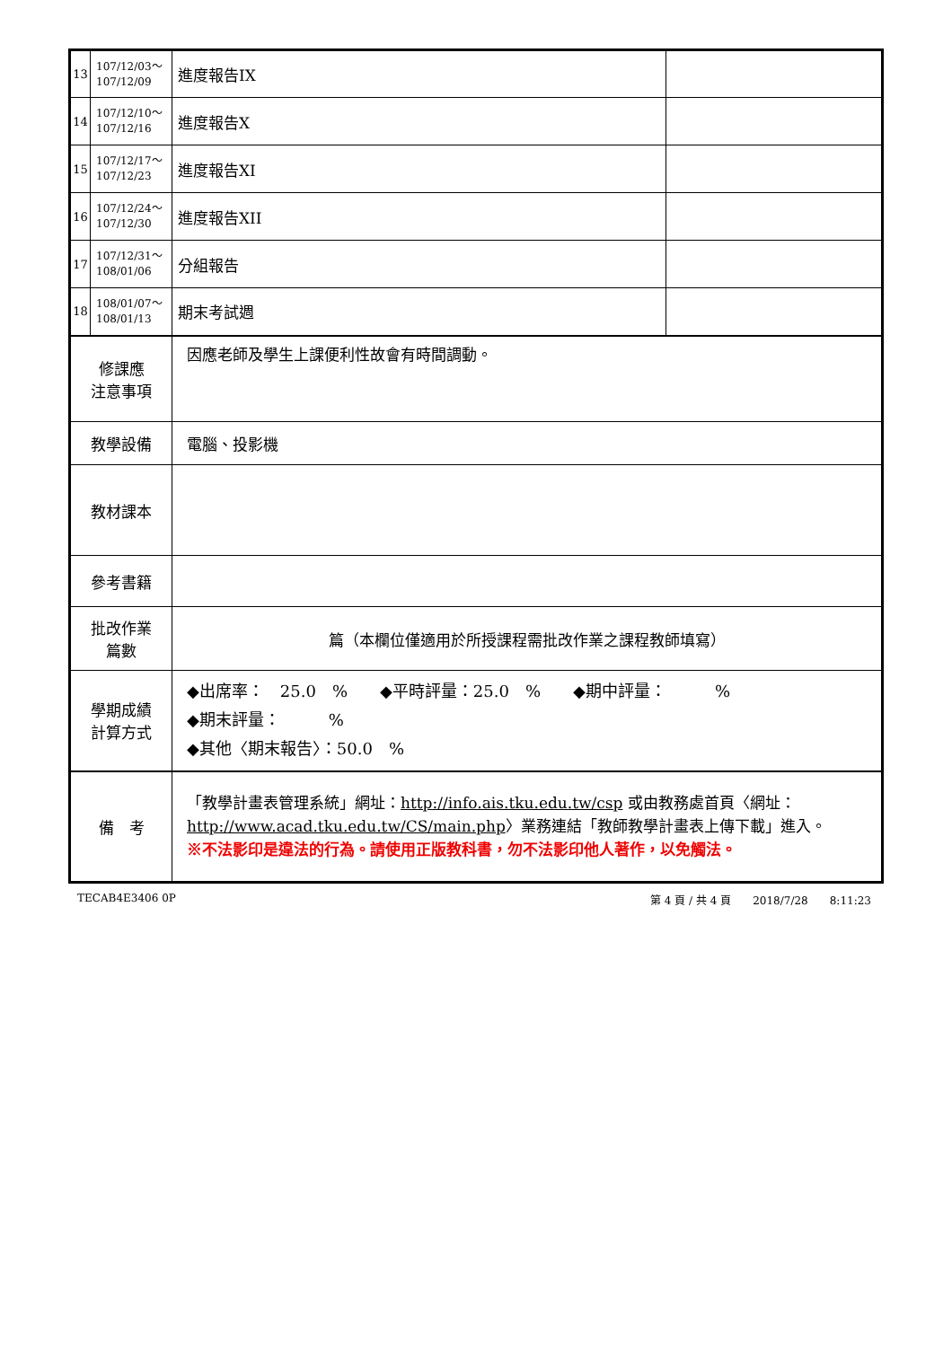| 13 | 107/12/03～ 107/12/09 | 進度報告IX | |
| 14 | 107/12/10～ 107/12/16 | 進度報告X | |
| 15 | 107/12/17～ 107/12/23 | 進度報告XI | |
| 16 | 107/12/24～ 107/12/30 | 進度報告XII | |
| 17 | 107/12/31～ 108/01/06 | 分組報告 | |
| 18 | 108/01/07～ 108/01/13 | 期末考試週 | |
| 修課應 注意事項 | | 因應老師及學生上課便利性故會有時間調動。 | |
| 教學設備 | | 電腦、投影機 | |
| 教材課本 | | | |
| 參考書籍 | | | |
| 批改作業 篇數 | | 篇（本欄位僅適用於所授課程需批改作業之課程教師填寫） | |
| 學期成績 計算方式 | | ◆出席率： 25.0 % ◆平時評量：25.0 % ◆期中評量： % ◆期末評量： % ◆其他〈期末報告〉：50.0 % | |
| 備 考 | | 「教學計畫表管理系統」網址： http://info.ais.tku.edu.tw/csp 或由教務處首頁〈網址： http://www.acad.tku.edu.tw/CS/main.php 〉業務連結「教師教學計畫表上傳下載」進入。 ※不法影印是違法的行為。請使用正版教科書，勿不法影印他人著作，以免觸法。 | |
TECAB4E3406 0P 第 4 頁 / 共 4 頁　　2018/7/28　　8:11:23